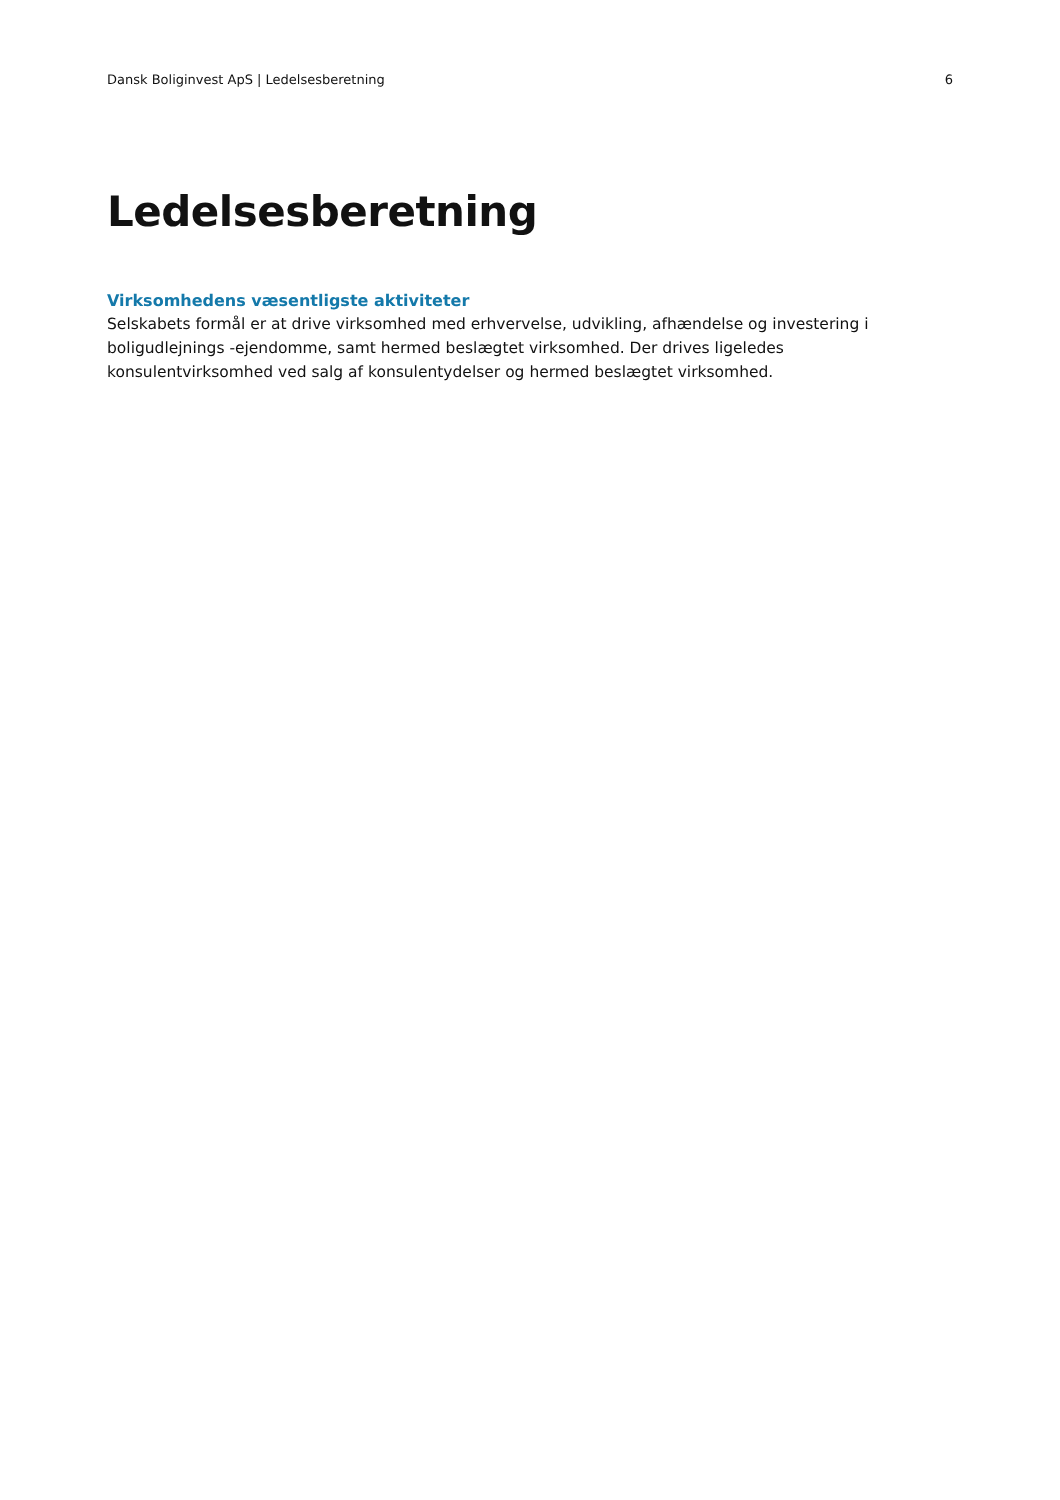Dansk Boliginvest ApS | Ledelsesberetning 6
Ledelsesberetning
Virksomhedens væsentligste aktiviteter
Selskabets formål er at drive virksomhed med erhvervelse, udvikling, afhændelse og investering i boligudlejnings -ejendomme, samt hermed beslægtet virksomhed. Der drives ligeledes konsulentvirksomhed ved salg af konsulentydelser og hermed beslægtet virksomhed.